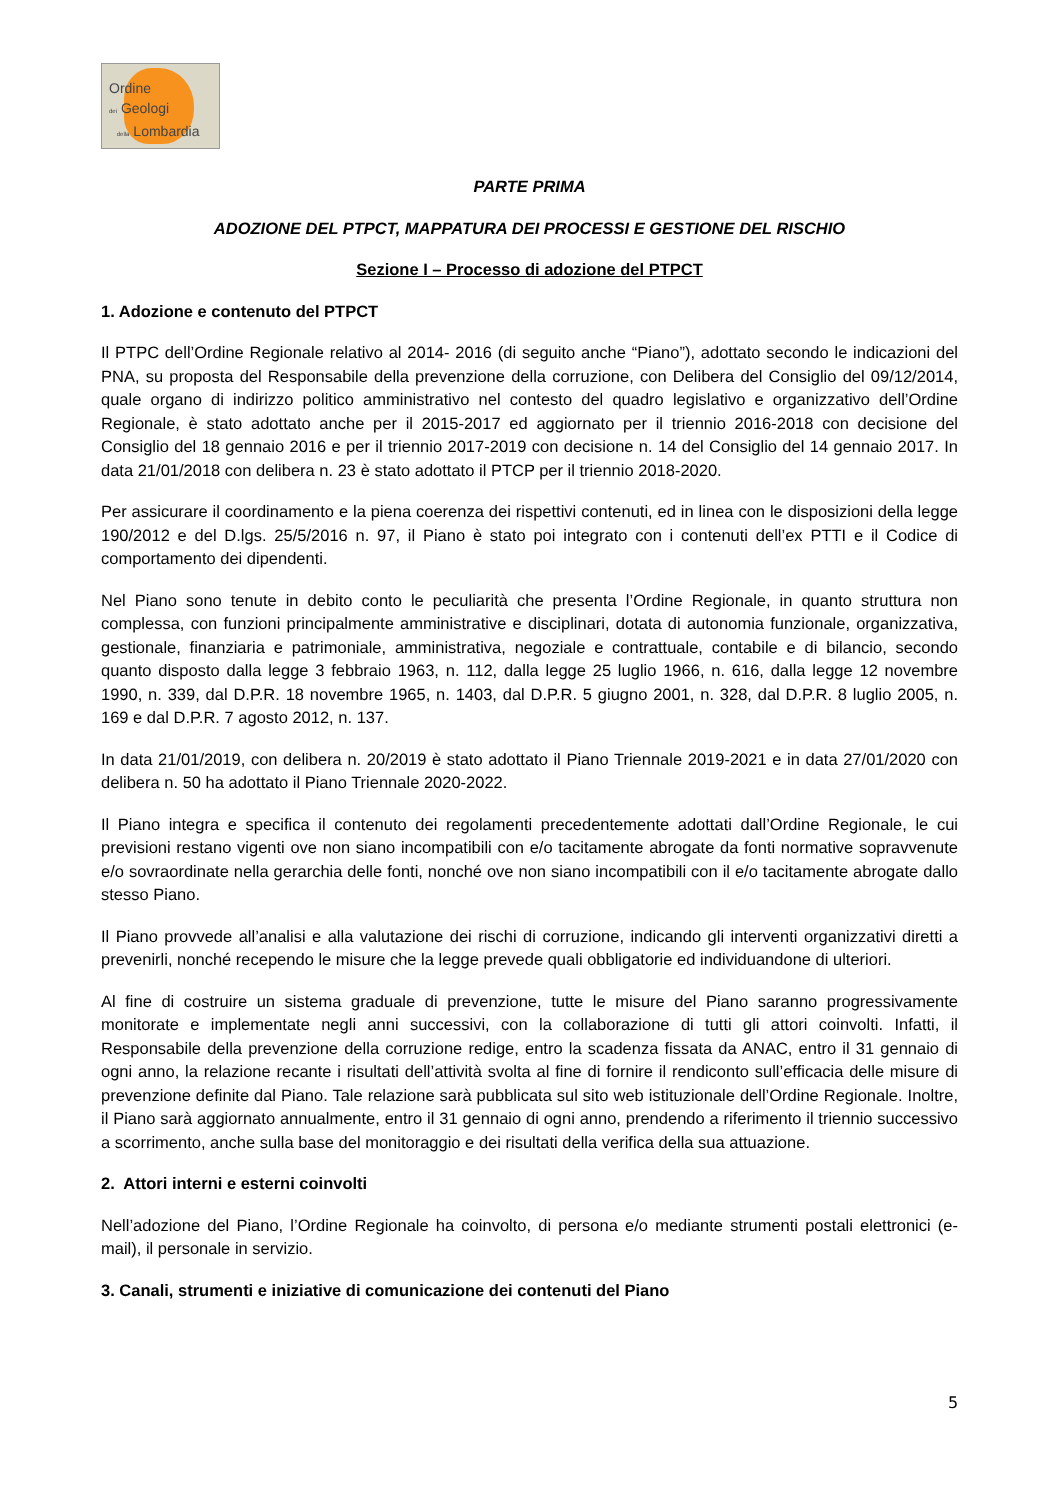Ordine
dei Geologi
della Lombardia
PARTE PRIMA
ADOZIONE DEL PTPCT, MAPPATURA DEI PROCESSI E GESTIONE DEL RISCHIO
Sezione I – Processo di adozione del PTPCT
1. Adozione e contenuto del PTPCT
Il PTPC dell’Ordine Regionale relativo al 2014- 2016 (di seguito anche “Piano”), adottato secondo le indicazioni del PNA, su proposta del Responsabile della prevenzione della corruzione, con Delibera del Consiglio del 09/12/2014, quale organo di indirizzo politico amministrativo nel contesto del quadro legislativo e organizzativo dell’Ordine Regionale, è stato adottato anche per il 2015-2017 ed aggiornato per il triennio 2016-2018 con decisione del Consiglio del 18 gennaio 2016 e per il triennio 2017-2019 con decisione n. 14 del Consiglio del 14 gennaio 2017. In data 21/01/2018 con delibera n. 23 è stato adottato il PTCP per il triennio 2018-2020.
Per assicurare il coordinamento e la piena coerenza dei rispettivi contenuti, ed in linea con le disposizioni della legge 190/2012 e del D.lgs. 25/5/2016 n. 97, il Piano è stato poi integrato con i contenuti dell’ex PTTI e il Codice di comportamento dei dipendenti.
Nel Piano sono tenute in debito conto le peculiarità che presenta l’Ordine Regionale, in quanto struttura non complessa, con funzioni principalmente amministrative e disciplinari, dotata di autonomia funzionale, organizzativa, gestionale, finanziaria e patrimoniale, amministrativa, negoziale e contrattuale, contabile e di bilancio, secondo quanto disposto dalla legge 3 febbraio 1963, n. 112, dalla legge 25 luglio 1966, n. 616, dalla legge 12 novembre 1990, n. 339, dal D.P.R. 18 novembre 1965, n. 1403, dal D.P.R. 5 giugno 2001, n. 328, dal D.P.R. 8 luglio 2005, n. 169 e dal D.P.R. 7 agosto 2012, n. 137.
In data 21/01/2019, con delibera n. 20/2019 è stato adottato il Piano Triennale 2019-2021 e in data 27/01/2020 con delibera n. 50 ha adottato il Piano Triennale 2020-2022.
Il Piano integra e specifica il contenuto dei regolamenti precedentemente adottati dall’Ordine Regionale, le cui previsioni restano vigenti ove non siano incompatibili con e/o tacitamente abrogate da fonti normative sopravvenute e/o sovraordinate nella gerarchia delle fonti, nonché ove non siano incompatibili con il e/o tacitamente abrogate dallo stesso Piano.
Il Piano provvede all’analisi e alla valutazione dei rischi di corruzione, indicando gli interventi organizzativi diretti a prevenirli, nonché recependo le misure che la legge prevede quali obbligatorie ed individuandone di ulteriori.
Al fine di costruire un sistema graduale di prevenzione, tutte le misure del Piano saranno progressivamente monitorate e implementate negli anni successivi, con la collaborazione di tutti gli attori coinvolti. Infatti, il Responsabile della prevenzione della corruzione redige, entro la scadenza fissata da ANAC, entro il 31 gennaio di ogni anno, la relazione recante i risultati dell’attività svolta al fine di fornire il rendiconto sull’efficacia delle misure di prevenzione definite dal Piano. Tale relazione sarà pubblicata sul sito web istituzionale dell’Ordine Regionale. Inoltre, il Piano sarà aggiornato annualmente, entro il 31 gennaio di ogni anno, prendendo a riferimento il triennio successivo a scorrimento, anche sulla base del monitoraggio e dei risultati della verifica della sua attuazione.
2. Attori interni e esterni coinvolti
Nell’adozione del Piano, l’Ordine Regionale ha coinvolto, di persona e/o mediante strumenti postali elettronici (e-mail), il personale in servizio.
3. Canali, strumenti e iniziative di comunicazione dei contenuti del Piano
5